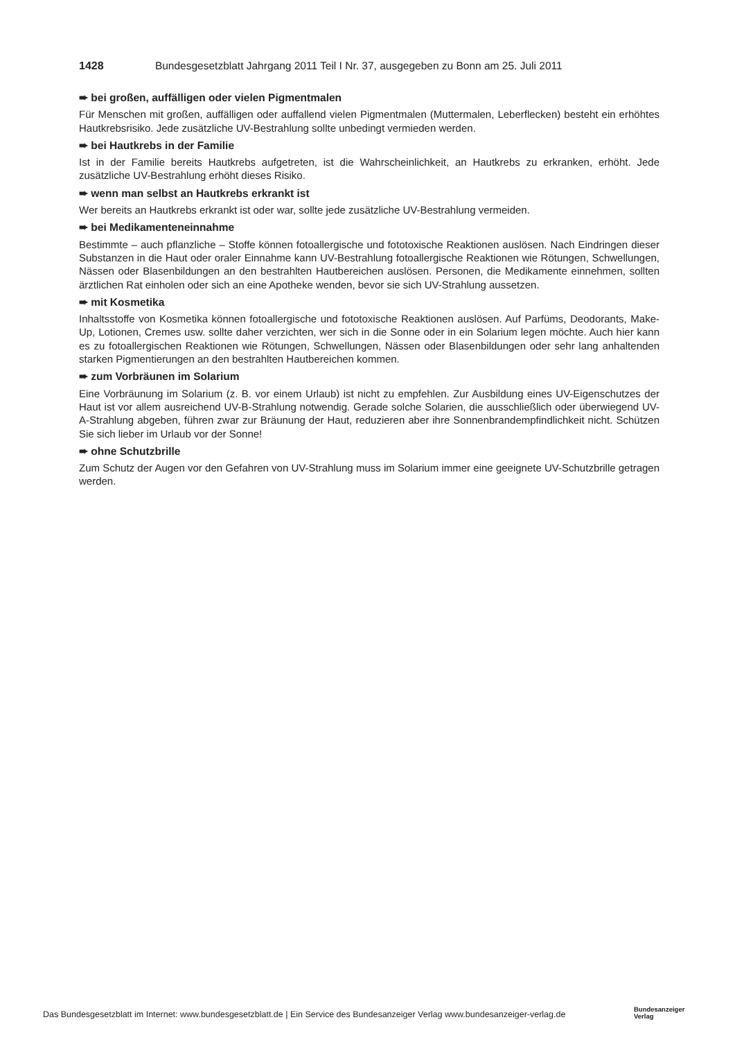1428 Bundesgesetzblatt Jahrgang 2011 Teil I Nr. 37, ausgegeben zu Bonn am 25. Juli 2011
➨ bei großen, auffälligen oder vielen Pigmentmalen
Für Menschen mit großen, auffälligen oder auffallend vielen Pigmentmalen (Muttermalen, Leberflecken) besteht ein erhöhtes Hautkrebsrisiko. Jede zusätzliche UV-Bestrahlung sollte unbedingt vermieden werden.
➨ bei Hautkrebs in der Familie
Ist in der Familie bereits Hautkrebs aufgetreten, ist die Wahrscheinlichkeit, an Hautkrebs zu erkranken, erhöht. Jede zusätzliche UV-Bestrahlung erhöht dieses Risiko.
➨ wenn man selbst an Hautkrebs erkrankt ist
Wer bereits an Hautkrebs erkrankt ist oder war, sollte jede zusätzliche UV-Bestrahlung vermeiden.
➨ bei Medikamenteneinnahme
Bestimmte – auch pflanzliche – Stoffe können fotoallergische und fototoxische Reaktionen auslösen. Nach Eindringen dieser Substanzen in die Haut oder oraler Einnahme kann UV-Bestrahlung fotoallergische Reaktionen wie Rötungen, Schwellungen, Nässen oder Blasenbildungen an den bestrahlten Hautbereichen auslösen. Personen, die Medikamente einnehmen, sollten ärztlichen Rat einholen oder sich an eine Apotheke wenden, bevor sie sich UV-Strahlung aussetzen.
➨ mit Kosmetika
Inhaltsstoffe von Kosmetika können fotoallergische und fototoxische Reaktionen auslösen. Auf Parfüms, Deodorants, Make-Up, Lotionen, Cremes usw. sollte daher verzichten, wer sich in die Sonne oder in ein Solarium legen möchte. Auch hier kann es zu fotoallergischen Reaktionen wie Rötungen, Schwellungen, Nässen oder Blasenbildungen oder sehr lang anhaltenden starken Pigmentierungen an den bestrahlten Hautbereichen kommen.
➨ zum Vorbräunen im Solarium
Eine Vorbräunung im Solarium (z. B. vor einem Urlaub) ist nicht zu empfehlen. Zur Ausbildung eines UV-Eigenschutzes der Haut ist vor allem ausreichend UV-B-Strahlung notwendig. Gerade solche Solarien, die ausschließlich oder überwiegend UV-A-Strahlung abgeben, führen zwar zur Bräunung der Haut, reduzieren aber ihre Sonnenbrandempfindlichkeit nicht. Schützen Sie sich lieber im Urlaub vor der Sonne!
➨ ohne Schutzbrille
Zum Schutz der Augen vor den Gefahren von UV-Strahlung muss im Solarium immer eine geeignete UV-Schutzbrille getragen werden.
Das Bundesgesetzblatt im Internet: www.bundesgesetzblatt.de | Ein Service des Bundesanzeiger Verlag www.bundesanzeiger-verlag.de
Bundesanzeiger
Verlag